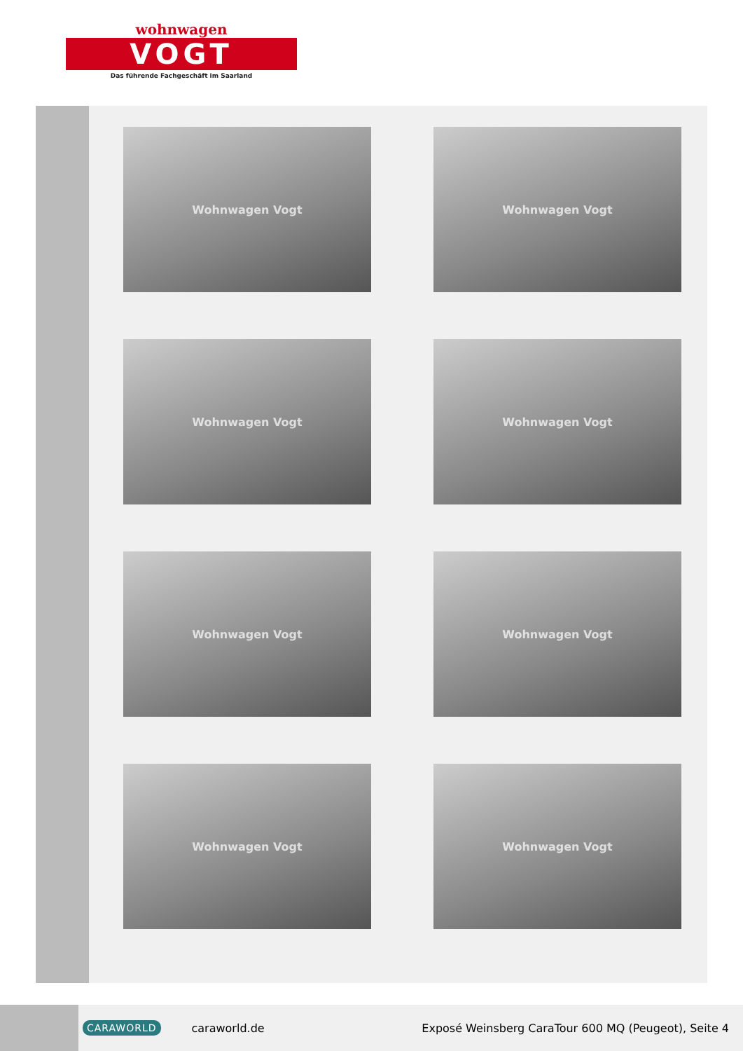wohnwagen
VOGT
Das führende Fachgeschäft im Saarland
Wohnwagen Vogt
Wohnwagen Vogt
Wohnwagen Vogt
Wohnwagen Vogt
Wohnwagen Vogt
Wohnwagen Vogt
Wohnwagen Vogt
Wohnwagen Vogt
CARAWORLD caraworld.de Exposé Weinsberg CaraTour 600 MQ (Peugeot), Seite 4